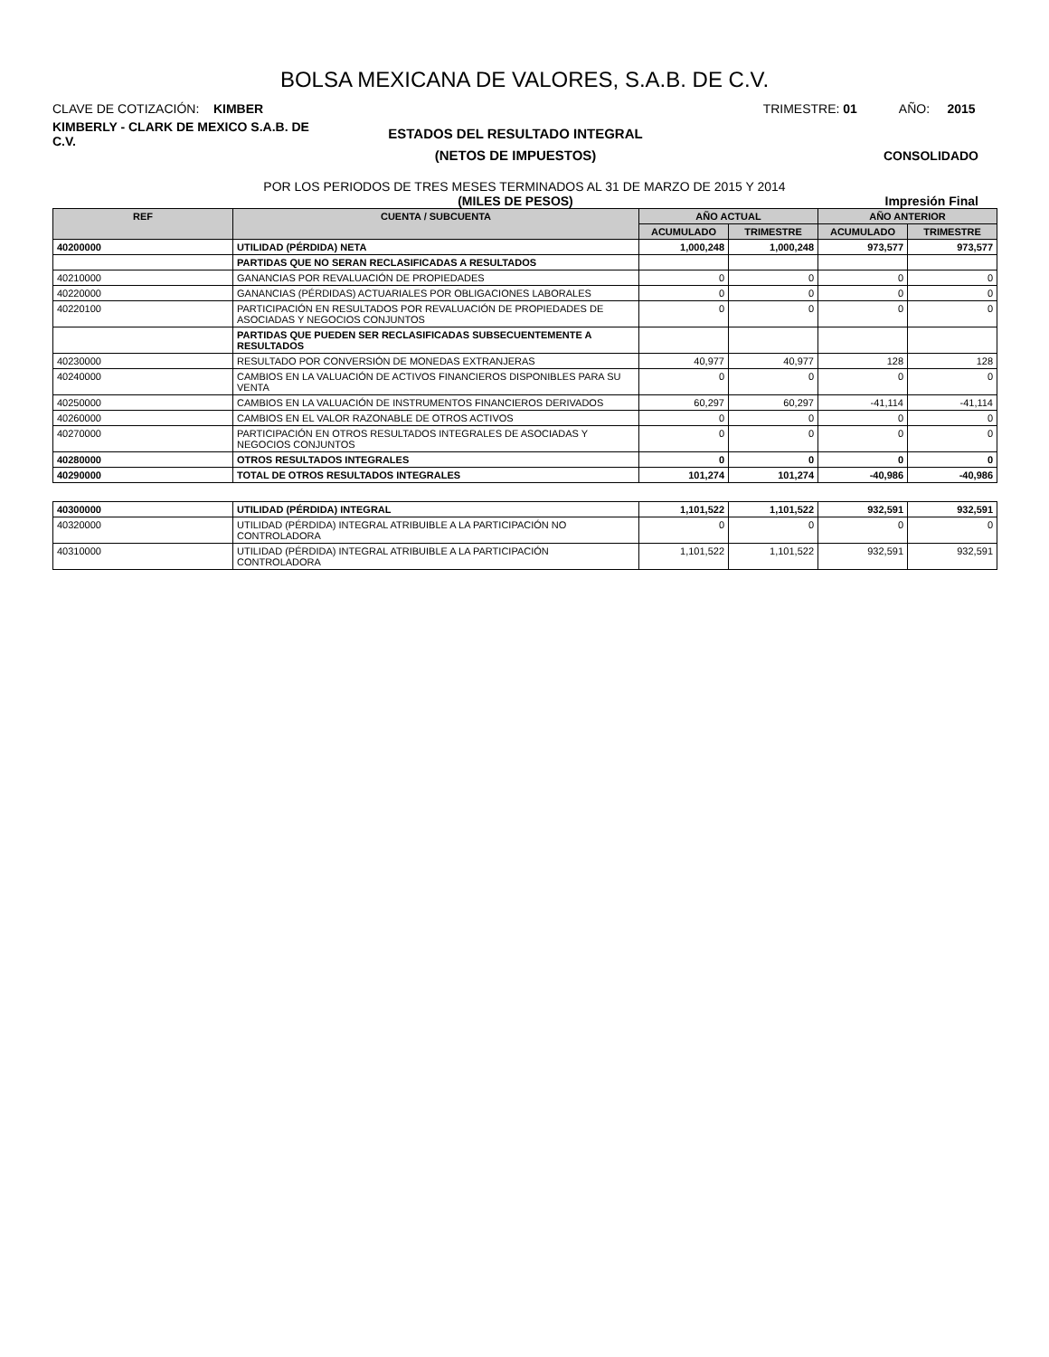BOLSA MEXICANA DE VALORES, S.A.B. DE C.V.
CLAVE DE COTIZACIÓN: KIMBER TRIMESTRE: 01 AÑO: 2015
KIMBERLY - CLARK DE MEXICO S.A.B. DE C.V. ESTADOS DEL RESULTADO INTEGRAL
(NETOS DE IMPUESTOS) CONSOLIDADO
POR LOS PERIODOS DE TRES MESES TERMINADOS AL 31 DE MARZO DE 2015 Y 2014
(MILES DE PESOS) Impresión Final
| REF | CUENTA / SUBCUENTA | AÑO ACTUAL | | AÑO ANTERIOR | |
| --- | --- | --- | --- | --- | --- |
| | | ACUMULADO | TRIMESTRE | ACUMULADO | TRIMESTRE |
| 40200000 | UTILIDAD (PÉRDIDA) NETA | 1,000,248 | 1,000,248 | 973,577 | 973,577 |
| | PARTIDAS QUE NO SERAN RECLASIFICADAS A RESULTADOS | | | | |
| 40210000 | GANANCIAS POR REVALUACIÓN DE PROPIEDADES | 0 | 0 | 0 | 0 |
| 40220000 | GANANCIAS (PÉRDIDAS) ACTUARIALES POR OBLIGACIONES LABORALES | 0 | 0 | 0 | 0 |
| 40220100 | PARTICIPACIÓN EN RESULTADOS POR REVALUACIÓN DE PROPIEDADES DE ASOCIADAS Y NEGOCIOS CONJUNTOS | 0 | 0 | 0 | 0 |
| | PARTIDAS QUE PUEDEN SER RECLASIFICADAS SUBSECUENTEMENTE A RESULTADOS | | | | |
| 40230000 | RESULTADO POR CONVERSIÓN DE MONEDAS EXTRANJERAS | 40,977 | 40,977 | 128 | 128 |
| 40240000 | CAMBIOS EN LA VALUACIÓN DE ACTIVOS FINANCIEROS DISPONIBLES PARA SU VENTA | 0 | 0 | 0 | 0 |
| 40250000 | CAMBIOS EN LA VALUACIÓN DE INSTRUMENTOS FINANCIEROS DERIVADOS | 60,297 | 60,297 | -41,114 | -41,114 |
| 40260000 | CAMBIOS EN EL VALOR RAZONABLE DE OTROS ACTIVOS | 0 | 0 | 0 | 0 |
| 40270000 | PARTICIPACIÓN EN OTROS RESULTADOS INTEGRALES DE ASOCIADAS Y NEGOCIOS CONJUNTOS | 0 | 0 | 0 | 0 |
| 40280000 | OTROS RESULTADOS INTEGRALES | 0 | 0 | 0 | 0 |
| 40290000 | TOTAL DE OTROS RESULTADOS INTEGRALES | 101,274 | 101,274 | -40,986 | -40,986 |
| 40300000 | UTILIDAD (PÉRDIDA) INTEGRAL | 1,101,522 | 1,101,522 | 932,591 | 932,591 |
| 40320000 | UTILIDAD (PÉRDIDA) INTEGRAL ATRIBUIBLE A LA PARTICIPACIÓN NO CONTROLADORA | 0 | 0 | 0 | 0 |
| 40310000 | UTILIDAD (PÉRDIDA) INTEGRAL ATRIBUIBLE A LA PARTICIPACIÓN CONTROLADORA | 1,101,522 | 1,101,522 | 932,591 | 932,591 |